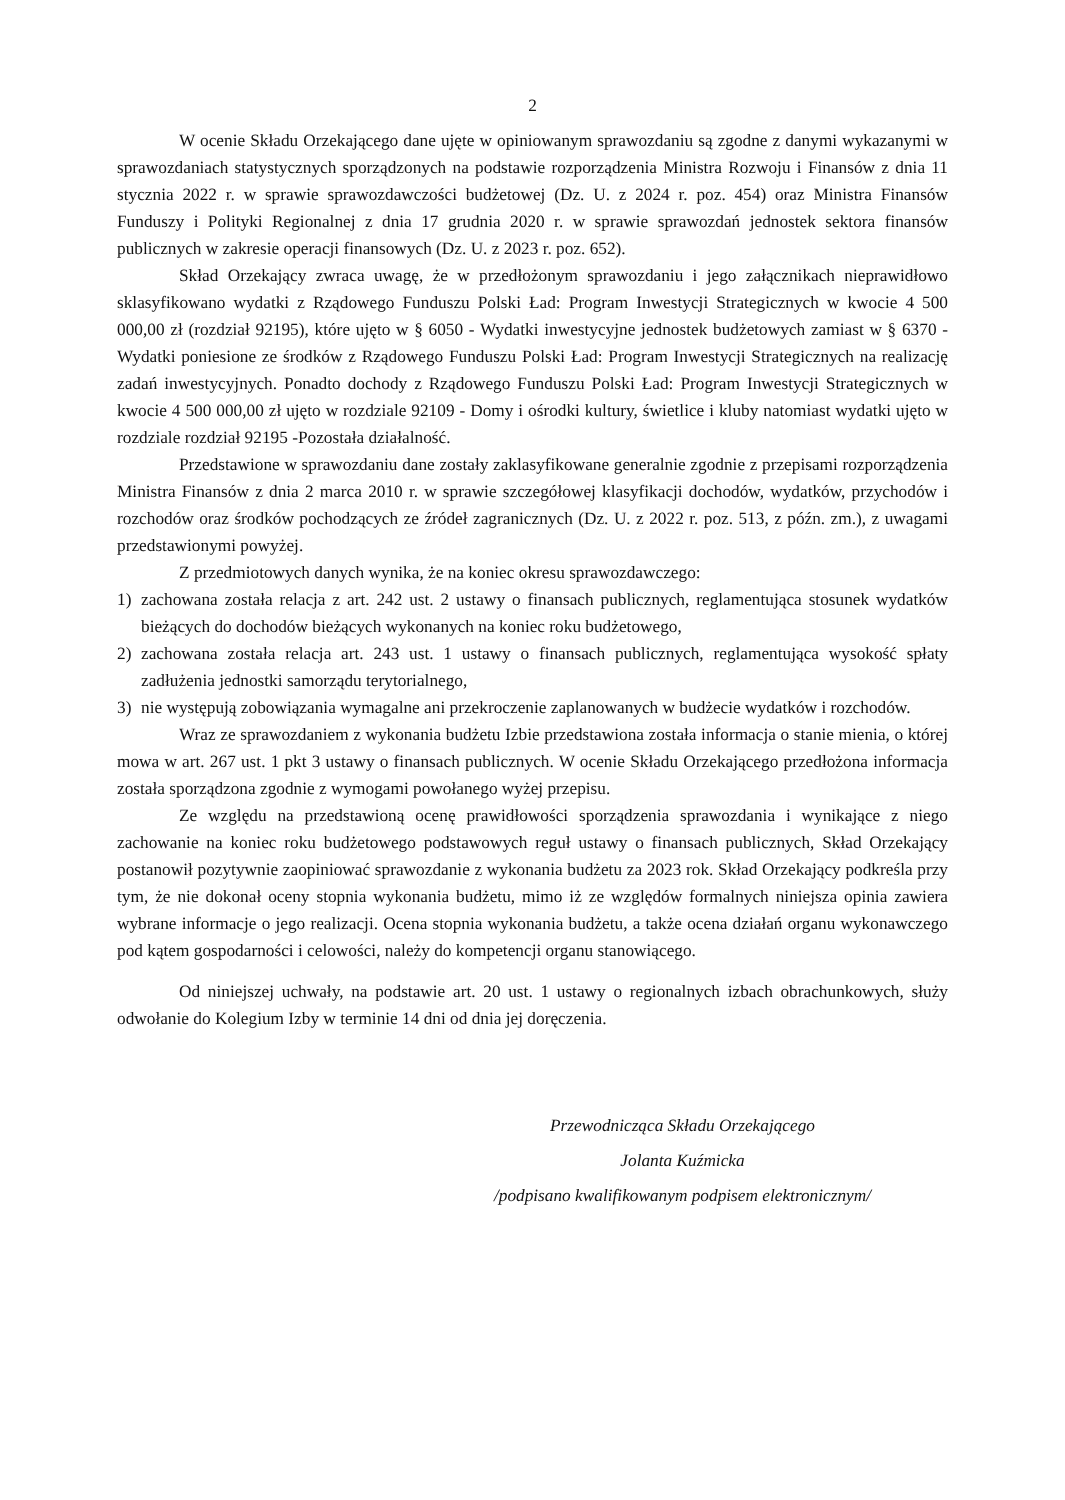2
W ocenie Składu Orzekającego dane ujęte w opiniowanym sprawozdaniu są zgodne z danymi wykazanymi w sprawozdaniach statystycznych sporządzonych na podstawie rozporządzenia Ministra Rozwoju i Finansów z dnia 11 stycznia 2022 r. w sprawie sprawozdawczości budżetowej (Dz. U. z 2024 r. poz. 454) oraz Ministra Finansów Funduszy i Polityki Regionalnej z dnia 17 grudnia 2020 r. w sprawie sprawozdań jednostek sektora finansów publicznych w zakresie operacji finansowych (Dz. U. z 2023 r. poz. 652).
Skład Orzekający zwraca uwagę, że w przedłożonym sprawozdaniu i jego załącznikach nieprawidłowo sklasyfikowano wydatki z Rządowego Funduszu Polski Ład: Program Inwestycji Strategicznych w kwocie 4 500 000,00 zł (rozdział 92195), które ujęto w § 6050 - Wydatki inwestycyjne jednostek budżetowych zamiast w § 6370 - Wydatki poniesione ze środków z Rządowego Funduszu Polski Ład: Program Inwestycji Strategicznych na realizację zadań inwestycyjnych. Ponadto dochody z Rządowego Funduszu Polski Ład: Program Inwestycji Strategicznych w kwocie 4 500 000,00 zł ujęto w rozdziale 92109 - Domy i ośrodki kultury, świetlice i kluby natomiast wydatki ujęto w rozdziale rozdział 92195 -Pozostała działalność.
Przedstawione w sprawozdaniu dane zostały zaklasyfikowane generalnie zgodnie z przepisami rozporządzenia Ministra Finansów z dnia 2 marca 2010 r. w sprawie szczegółowej klasyfikacji dochodów, wydatków, przychodów i rozchodów oraz środków pochodzących ze źródeł zagranicznych (Dz. U. z 2022 r. poz. 513, z późn. zm.), z uwagami przedstawionymi powyżej.
Z przedmiotowych danych wynika, że na koniec okresu sprawozdawczego:
1) zachowana została relacja z art. 242 ust. 2 ustawy o finansach publicznych, reglamentująca stosunek wydatków bieżących do dochodów bieżących wykonanych na koniec roku budżetowego,
2) zachowana została relacja art. 243 ust. 1 ustawy o finansach publicznych, reglamentująca wysokość spłaty zadłużenia jednostki samorządu terytorialnego,
3) nie występują zobowiązania wymagalne ani przekroczenie zaplanowanych w budżecie wydatków i rozchodów.
Wraz ze sprawozdaniem z wykonania budżetu Izbie przedstawiona została informacja o stanie mienia, o której mowa w art. 267 ust. 1 pkt 3 ustawy o finansach publicznych. W ocenie Składu Orzekającego przedłożona informacja została sporządzona zgodnie z wymogami powołanego wyżej przepisu.
Ze względu na przedstawioną ocenę prawidłowości sporządzenia sprawozdania i wynikające z niego zachowanie na koniec roku budżetowego podstawowych reguł ustawy o finansach publicznych, Skład Orzekający postanowił pozytywnie zaopiniować sprawozdanie z wykonania budżetu za 2023 rok. Skład Orzekający podkreśla przy tym, że nie dokonał oceny stopnia wykonania budżetu, mimo iż ze względów formalnych niniejsza opinia zawiera wybrane informacje o jego realizacji. Ocena stopnia wykonania budżetu, a także ocena działań organu wykonawczego pod kątem gospodarności i celowości, należy do kompetencji organu stanowiącego.
Od niniejszej uchwały, na podstawie art. 20 ust. 1 ustawy o regionalnych izbach obrachunkowych, służy odwołanie do Kolegium Izby w terminie 14 dni od dnia jej doręczenia.
Przewodnicząca Składu Orzekającego
Jolanta Kuźmicka
/podpisano kwalifikowanym podpisem elektronicznym/